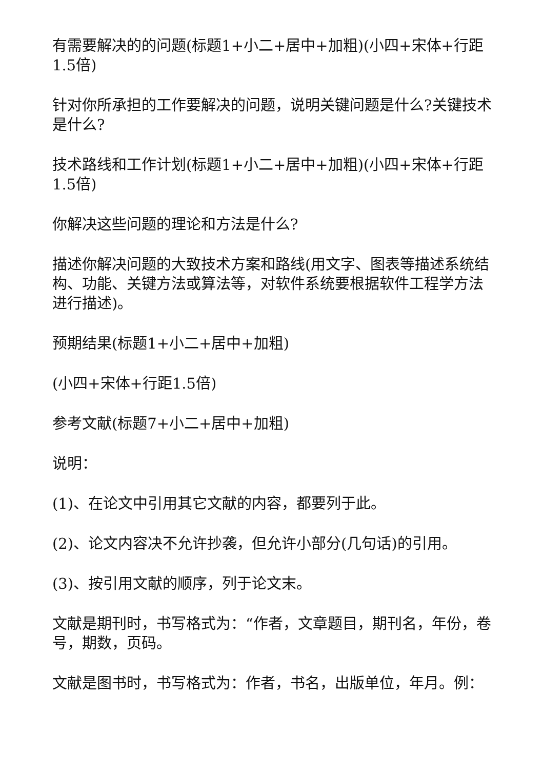有需要解决的的问题(标题1+小二+居中+加粗)(小四+宋体+行距1.5倍)
针对你所承担的工作要解决的问题，说明关键问题是什么?关键技术是什么?
技术路线和工作计划(标题1+小二+居中+加粗)(小四+宋体+行距1.5倍)
你解决这些问题的理论和方法是什么?
描述你解决问题的大致技术方案和路线(用文字、图表等描述系统结构、功能、关键方法或算法等，对软件系统要根据软件工程学方法进行描述)。
预期结果(标题1+小二+居中+加粗)
(小四+宋体+行距1.5倍)
参考文献(标题7+小二+居中+加粗)
说明：
(1)、在论文中引用其它文献的内容，都要列于此。
(2)、论文内容决不允许抄袭，但允许小部分(几句话)的引用。
(3)、按引用文献的顺序，列于论文末。
文献是期刊时，书写格式为：“作者，文章题目，期刊名，年份，卷号，期数，页码。
文献是图书时，书写格式为：作者，书名，出版单位，年月。例：